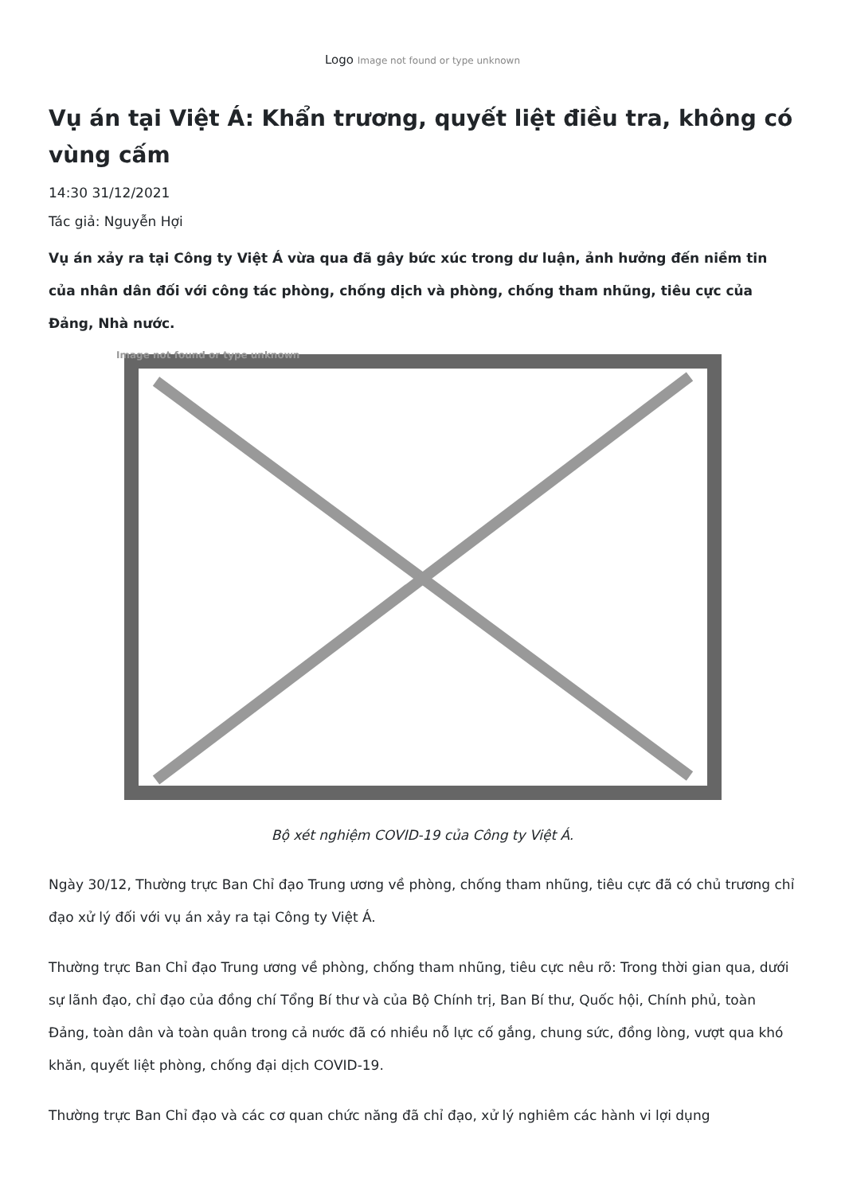Logo Image not found or type unknown
Vụ án tại Việt Á: Khẩn trương, quyết liệt điều tra, không có vùng cấm
14:30 31/12/2021
Tác giả: Nguyễn Hợi
Vụ án xảy ra tại Công ty Việt Á vừa qua đã gây bức xúc trong dư luận, ảnh hưởng đến niềm tin của nhân dân đối với công tác phòng, chống dịch và phòng, chống tham nhũng, tiêu cực của Đảng, Nhà nước.
Image not found or type unknown
Bộ xét nghiệm COVID-19 của Công ty Việt Á.
Ngày 30/12, Thường trực Ban Chỉ đạo Trung ương về phòng, chống tham nhũng, tiêu cực đã có chủ trương chỉ đạo xử lý đối với vụ án xảy ra tại Công ty Việt Á.
Thường trực Ban Chỉ đạo Trung ương về phòng, chống tham nhũng, tiêu cực nêu rõ: Trong thời gian qua, dưới sự lãnh đạo, chỉ đạo của đồng chí Tổng Bí thư và của Bộ Chính trị, Ban Bí thư, Quốc hội, Chính phủ, toàn Đảng, toàn dân và toàn quân trong cả nước đã có nhiều nỗ lực cố gắng, chung sức, đồng lòng, vượt qua khó khăn, quyết liệt phòng, chống đại dịch COVID-19.
Thường trực Ban Chỉ đạo và các cơ quan chức năng đã chỉ đạo, xử lý nghiêm các hành vi lợi dụng